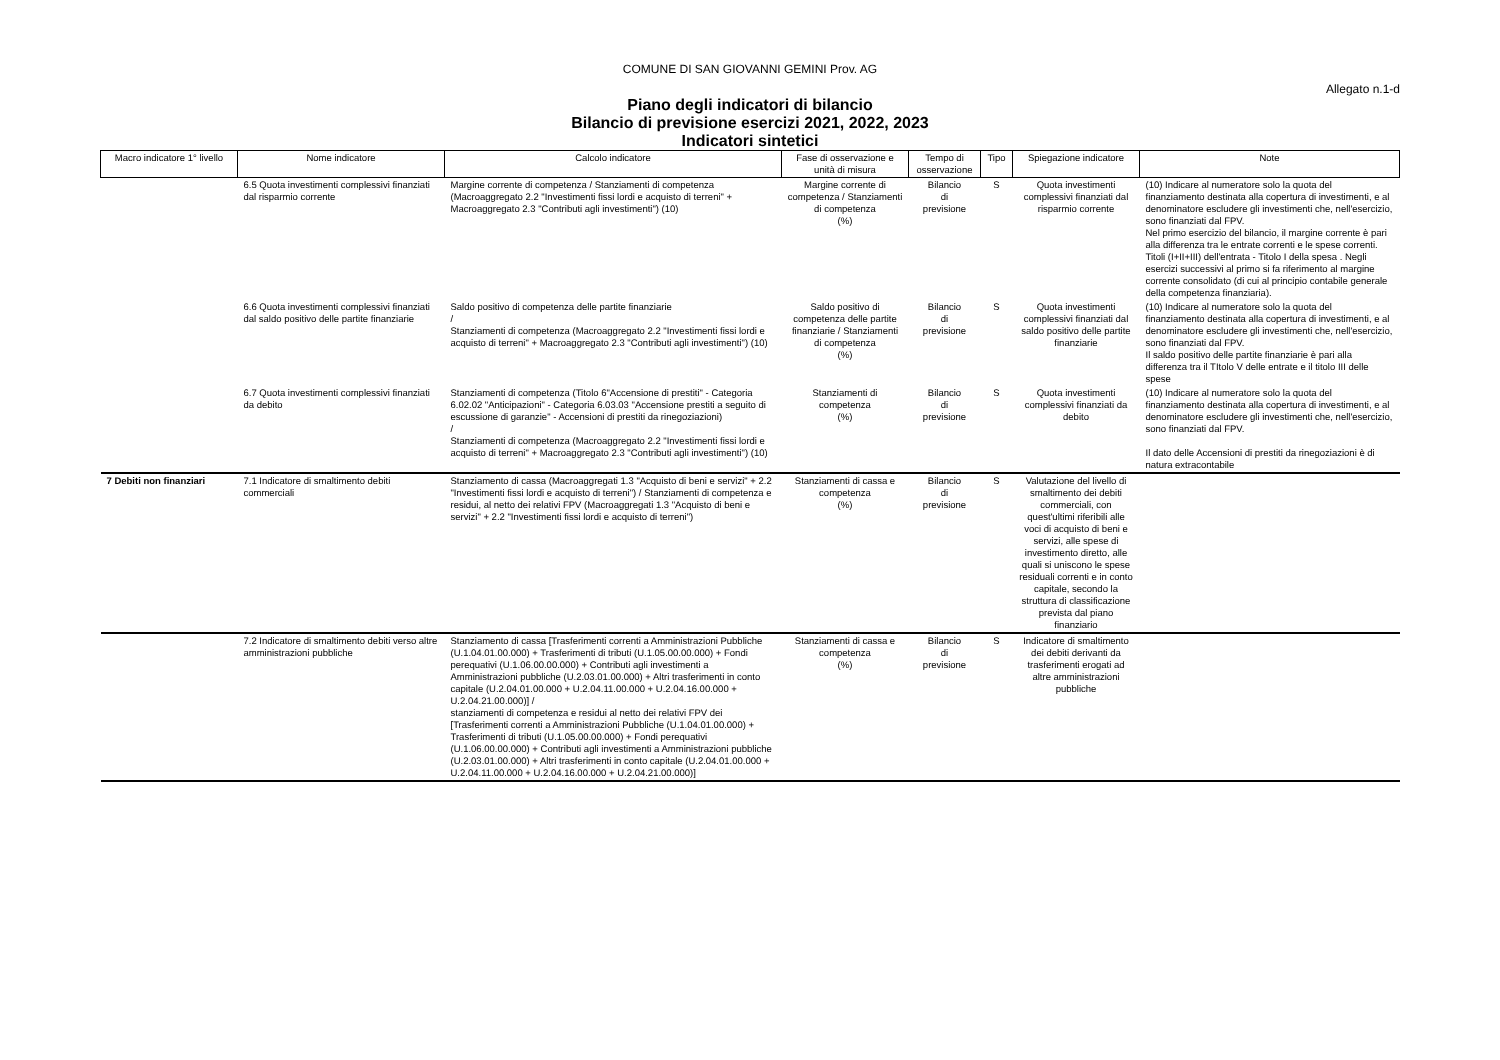COMUNE DI SAN GIOVANNI GEMINI Prov. AG
Allegato n.1-d
Piano degli indicatori di bilancio
Bilancio di previsione esercizi 2021, 2022, 2023
Indicatori sintetici
| Macro indicatore 1° livello | Nome indicatore | Calcolo indicatore | Fase di osservazione e unità di misura | Tempo di osservazione | Tipo | Spiegazione indicatore | Note |
| --- | --- | --- | --- | --- | --- | --- | --- |
| | 6.5 Quota investimenti complessivi finanziati dal risparmio corrente | Margine corrente di competenza / Stanziamenti di competenza (Macroaggregato 2.2 "Investimenti fissi lordi e acquisto di terreni" + Macroaggregato 2.3 "Contributi agli investimenti") (10) | Margine corrente di competenza / Stanziamenti di competenza (%) | Bilancio di previsione | S | Quota investimenti complessivi finanziati dal risparmio corrente | (10) Indicare al numeratore solo la quota del finanziamento destinata alla copertura di investimenti, e al denominatore escludere gli investimenti che, nell'esercizio, sono finanziati dal FPV. Nel primo esercizio del bilancio, il margine corrente è pari alla differenza tra le entrate correnti e le spese correnti. Titoli (I+II+III) dell'entrata - Titolo I della spesa . Negli esercizi successivi al primo si fa riferimento al margine corrente consolidato (di cui al principio contabile generale della competenza finanziaria). |
| | 6.6 Quota investimenti complessivi finanziati dal saldo positivo delle partite finanziarie | Saldo positivo di competenza delle partite finanziarie / Stanziamenti di competenza (Macroaggregato 2.2 "Investimenti fissi lordi e acquisto di terreni" + Macroaggregato 2.3 "Contributi agli investimenti") (10) | Saldo positivo di competenza delle partite finanziarie / Stanziamenti di competenza (%) | Bilancio di previsione | S | Quota investimenti complessivi finanziati dal saldo positivo delle partite finanziarie | (10) Indicare al numeratore solo la quota del finanziamento destinata alla copertura di investimenti, e al denominatore escludere gli investimenti che, nell'esercizio, sono finanziati dal FPV. Il saldo positivo delle partite finanziarie è pari alla differenza tra il TItolo V delle entrate e il titolo III delle spese |
| | 6.7 Quota investimenti complessivi finanziati da debito | Stanziamenti di competenza (Titolo 6"Accensione di prestiti" - Categoria 6.02.02 "Anticipazioni" - Categoria 6.03.03 "Accensione prestiti a seguito di escussione di garanzie" - Accensioni di prestiti da rinegoziazioni) / Stanziamenti di competenza (Macroaggregato 2.2 "Investimenti fissi lordi e acquisto di terreni" + Macroaggregato 2.3 "Contributi agli investimenti") (10) | Stanziamenti di competenza (%) | Bilancio di previsione | S | Quota investimenti complessivi finanziati da debito | (10) Indicare al numeratore solo la quota del finanziamento destinata alla copertura di investimenti, e al denominatore escludere gli investimenti che, nell'esercizio, sono finanziati dal FPV. Il dato delle Accensioni di prestiti da rinegoziazioni è di natura extracontabile |
| 7 Debiti non finanziari | 7.1 Indicatore di smaltimento debiti commerciali | Stanziamento di cassa (Macroaggregati 1.3 "Acquisto di beni e servizi" + 2.2 "Investimenti fissi lordi e acquisto di terreni") / Stanziamenti di competenza e residui, al netto dei relativi FPV (Macroaggregati 1.3 "Acquisto di beni e servizi" + 2.2 "Investimenti fissi lordi e acquisto di terreni") | Stanziamenti di cassa e competenza (%) | Bilancio di previsione | S | Valutazione del livello di smaltimento dei debiti commerciali, con quest'ultimi riferibili alle voci di acquisto di beni e servizi, alle spese di investimento diretto, alle quali si uniscono le spese residuali correnti e in conto capitale, secondo la struttura di classificazione prevista dal piano finanziario | |
| | 7.2 Indicatore di smaltimento debiti verso altre amministrazioni pubbliche | Stanziamento di cassa [Trasferimenti correnti a Amministrazioni Pubbliche (U.1.04.01.00.000) + Trasferimenti di tributi (U.1.05.00.00.000) + Fondi perequativi (U.1.06.00.00.000) + Contributi agli investimenti a Amministrazioni pubbliche (U.2.03.01.00.000) + Altri trasferimenti in conto capitale (U.2.04.01.00.000 + U.2.04.11.00.000 + U.2.04.16.00.000 + U.2.04.21.00.000)] / stanziamenti di competenza e residui al netto dei relativi FPV dei [Trasferimenti correnti a Amministrazioni Pubbliche (U.1.04.01.00.000) + Trasferimenti di tributi (U.1.05.00.00.000) + Fondi perequativi (U.1.06.00.00.000) + Contributi agli investimenti a Amministrazioni pubbliche (U.2.03.01.00.000) + Altri trasferimenti in conto capitale (U.2.04.01.00.000 + U.2.04.11.00.000 + U.2.04.16.00.000 + U.2.04.21.00.000)] | Stanziamenti di cassa e competenza (%) | Bilancio di previsione | S | Indicatore di smaltimento dei debiti derivanti da trasferimenti erogati ad altre amministrazioni pubbliche | |